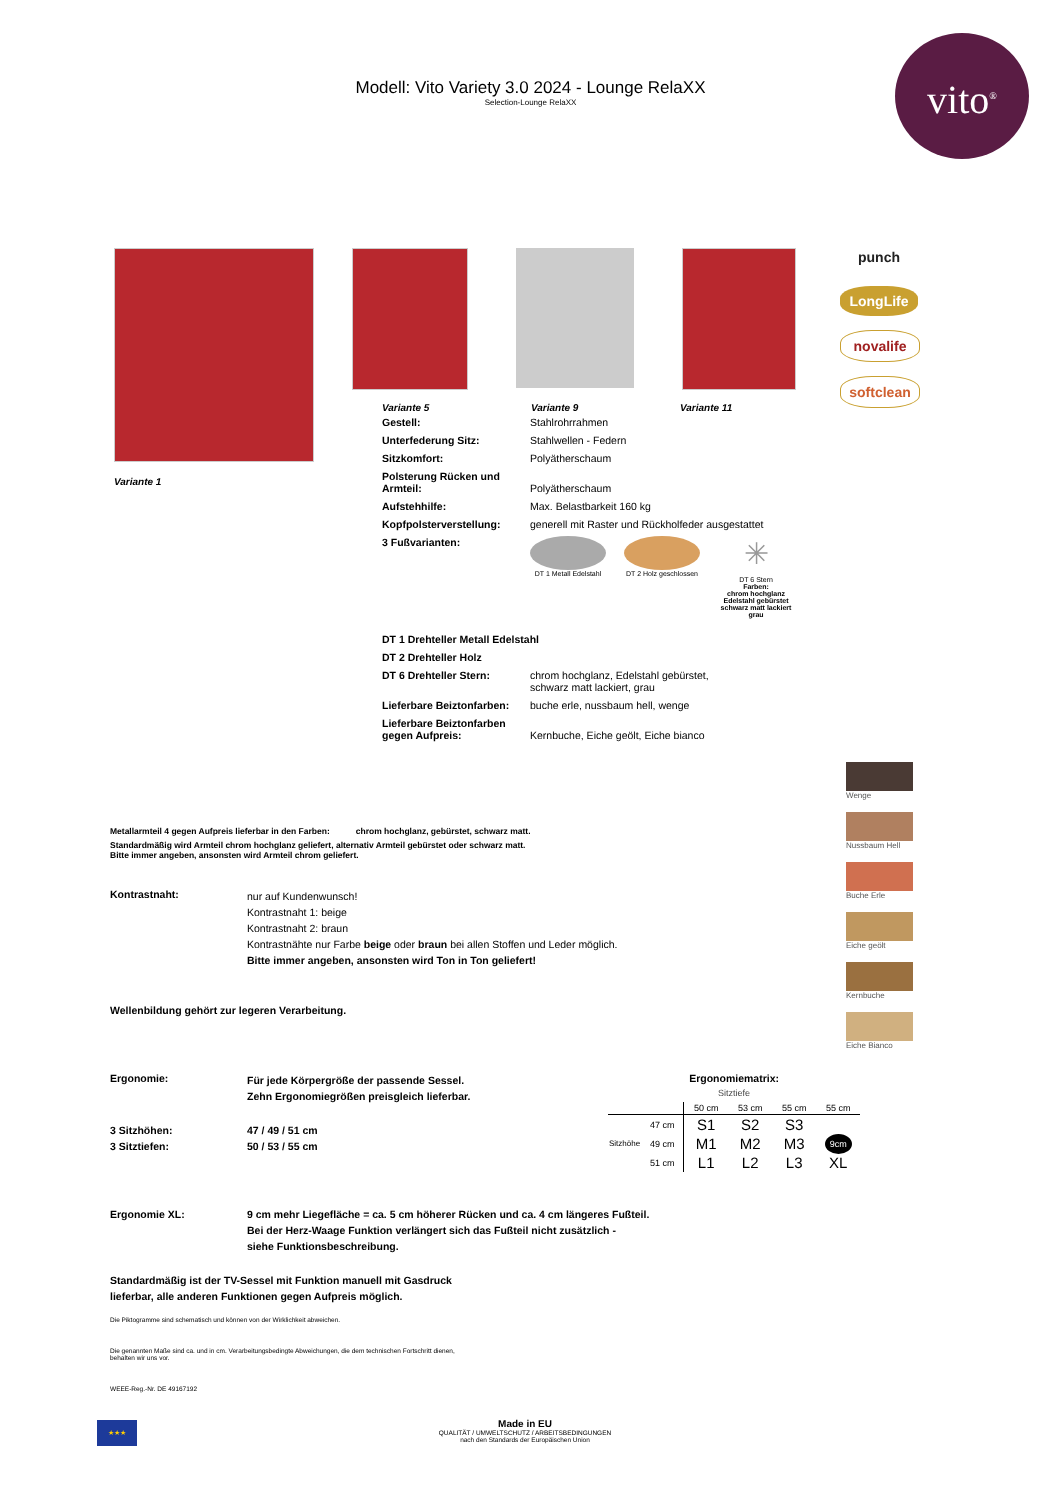Modell: Vito Variety 3.0 2024 - Lounge RelaXX
Selection-Lounge RelaXX
vito<sup>®</sup>
Variante 1 Variante 5 Variante 9 Variante 11
| Gestell: | Stahlrohrrahmen |
| Unterfederung Sitz: | Stahlwellen - Federn |
| Sitzkomfort: | Polyätherschaum |
| Polsterung Rücken und Armteil: | Polyätherschaum |
| Aufstehhilfe: | Max. Belastbarkeit 160 kg |
| Kopfpolsterverstellung: | generell mit Raster und Rückholfeder ausgestattet |
| 3 Fußvarianten: | DT 1 Metall Edelstahl DT 2 Holz geschlossen ✳ DT 6 Stern Farben: chrom hochglanz Edelstahl gebürstet schwarz matt lackiert grau |
| DT 1 Drehteller Metall Edelstahl | |
| DT 2 Drehteller Holz | |
| DT 6 Drehteller Stern: | chrom hochglanz, Edelstahl gebürstet, schwarz matt lackiert, grau |
| Lieferbare Beiztonfarben: | buche erle, nussbaum hell, wenge |
| Lieferbare Beiztonfarben gegen Aufpreis: | Kernbuche, Eiche geölt, Eiche bianco |
punch
LongLife
novalife
softclean
Wenge
Nussbaum Hell
Buche Erle
Eiche geölt
Kernbuche
Eiche Bianco
Metallarmteil 4 gegen Aufpreis lieferbar in den Farben: chrom hochglanz, gebürstet, schwarz matt.
Standardmäßig wird Armteil chrom hochglanz geliefert, alternativ Armteil gebürstet oder schwarz matt.
Bitte immer angeben, ansonsten wird Armteil chrom geliefert.
Kontrastnaht:
nur auf Kundenwunsch!
Kontrastnaht 1: beige
Kontrastnaht 2: braun
Kontrastnähte nur Farbe beige oder braun bei allen Stoffen und Leder möglich.
Bitte immer angeben, ansonsten wird Ton in Ton geliefert!
Wellenbildung gehört zur legeren Verarbeitung.
Ergonomie: Für jede Körpergröße der passende Sessel.
Zehn Ergonomiegrößen preisgleich lieferbar.
3 Sitzhöhen:
3 Sitztiefen: 47 / 49 / 51 cm
50 / 53 / 55 cm
Ergonomie XL: 9 cm mehr Liegefläche = ca. 5 cm höherer Rücken und ca. 4 cm längeres Fußteil.
Bei der Herz-Waage Funktion verlängert sich das Fußteil nicht zusätzlich -
siehe Funktionsbeschreibung.
Standardmäßig ist der TV-Sessel mit Funktion manuell mit Gasdruck
lieferbar, alle anderen Funktionen gegen Aufpreis möglich.
Die Piktogramme sind schematisch und können von der Wirklichkeit abweichen.
Die genannten Maße sind ca. und in cm. Verarbeitungsbedingte Abweichungen, die dem technischen Fortschritt dienen,
behalten wir uns vor.
WEEE-Reg.-Nr. DE 49167192
Ergonomiematrix:
Sitztiefe
| | | 50 cm | 53 cm | 55 cm | 55 cm |
| Sitzhöhe | 47 cm | S1 | S2 | S3 | |
| | 49 cm | M1 | M2 | M3 | 9cm |
| | 51 cm | L1 | L2 | L3 | XL |
★★★
Made in EU
QUALITÄT / UMWELTSCHUTZ / ARBEITSBEDINGUNGEN
nach den Standards der Europäischen Union